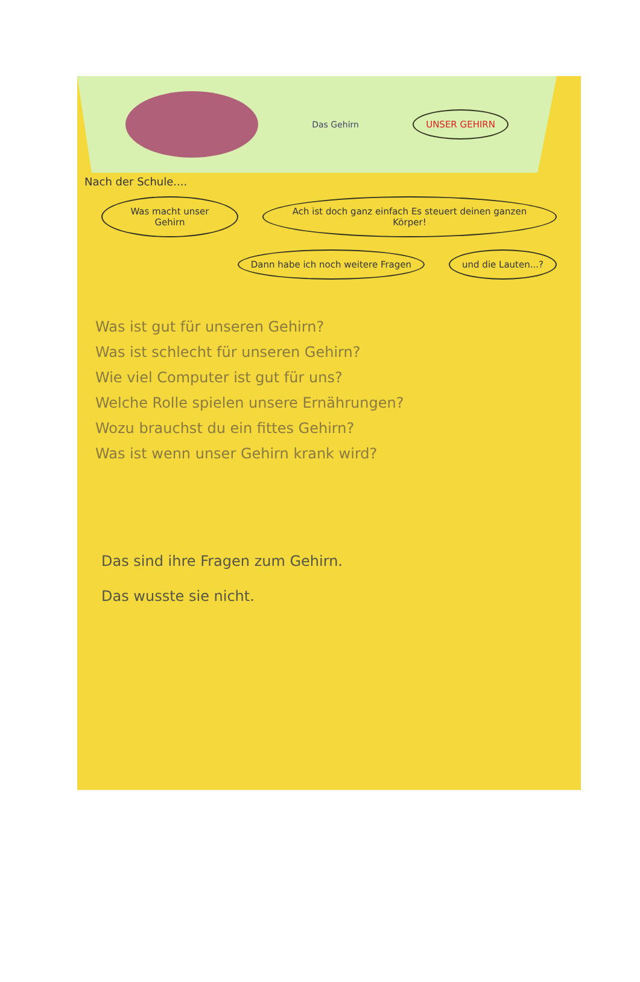Das Gehirn
UNSER GEHIRN
Nach der Schule....
Was macht unser Gehirn
Ach ist doch ganz einfach Es steuert deinen ganzen Körper!
Dann habe ich noch weitere Fragen
und die Lauten...?
Was ist gut für unseren Gehirn?
Was ist schlecht für unseren Gehirn?
Wie viel Computer ist gut für uns?
Welche Rolle spielen unsere Ernährungen?
Wozu brauchst du ein fittes Gehirn?
Was ist wenn unser Gehirn krank wird?
Das sind ihre Fragen zum Gehirn.
Das wusste sie nicht.